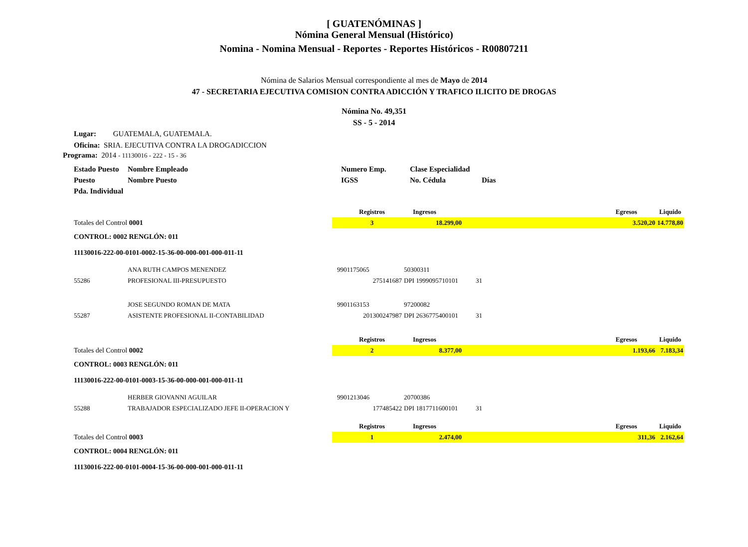[ GUATENÓMINAS ]
Nómina General Mensual (Histórico)
Nomina - Nomina Mensual - Reportes - Reportes Históricos - R00807211
Nómina de Salarios Mensual correspondiente al mes de Mayo de 2014
47 - SECRETARIA EJECUTIVA COMISION CONTRA ADICCIÓN Y TRAFICO ILICITO DE DROGAS
Nómina No. 49,351
SS - 5 - 2014
Lugar: GUATEMALA, GUATEMALA.
Oficina: SRIA. EJECUTIVA CONTRA LA DROGADICCION
Programa: 2014 - 11130016 - 222 - 15 - 36
| Estado Puesto | Nombre Empleado | Numero Emp. | Clase Especialidad | |
| Puesto | Nombre Puesto | IGSS | No. Cédula | Días |
| Pda. Individual | | | | |
| | Registros | Ingresos | | Egresos | Liquido |
| Totales del Control 0001 | 3 | 18.299,00 | | 3.520,20 | 14.778,80 |
| CONTROL: 0002 RENGLÓN: 011 | | | | | |
| 11130016-222-00-0101-0002-15-36-00-000-001-000-011-11 | | | | | |
| | ANA RUTH CAMPOS MENENDEZ | 9901175065 | 50300311 | |
| 55286 | PROFESIONAL III-PRESUPUESTO | 275141687 | DPI 1999095710101 | 31 |
| | JOSE SEGUNDO ROMAN DE MATA | 9901163153 | 97200082 | |
| 55287 | ASISTENTE PROFESIONAL II-CONTABILIDAD | 201300247987 | DPI 2636775400101 | 31 |
| | Registros | Ingresos | | Egresos | Liquido |
| Totales del Control 0002 | 2 | 8.377,00 | | 1.193,66 | 7.183,34 |
| CONTROL: 0003 RENGLÓN: 011 | | | | | |
| 11130016-222-00-0101-0003-15-36-00-000-001-000-011-11 | | | | | |
| | HERBER GIOVANNI AGUILAR | 9901213046 | 20700386 | |
| 55288 | TRABAJADOR ESPECIALIZADO JEFE II-OPERACION Y | 177485422 | DPI 1817711600101 | 31 |
| | Registros | Ingresos | | Egresos | Liquido |
| Totales del Control 0003 | 1 | 2.474,00 | | 311,36 | 2.162,64 |
| CONTROL: 0004 RENGLÓN: 011 | | | | | |
| 11130016-222-00-0101-0004-15-36-00-000-001-000-011-11 | | | | | |